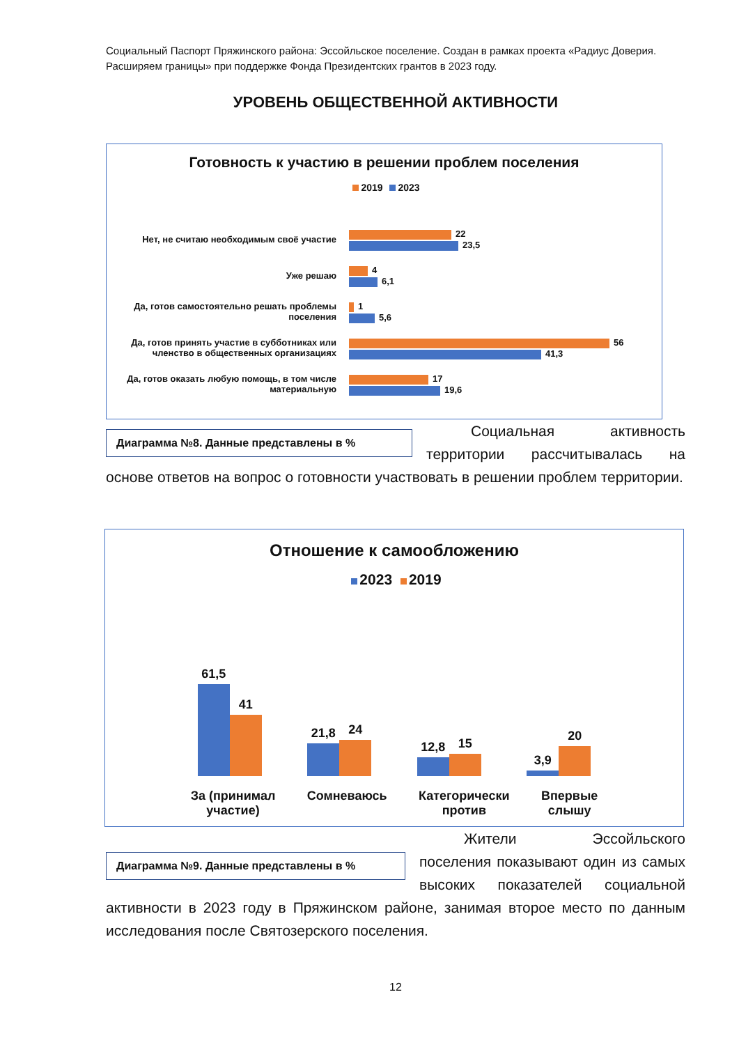Социальный Паспорт Пряжинского района: Эссойльское поселение. Создан в рамках проекта «Радиус Доверия. Расширяем границы» при поддержке Фонда Президентских грантов в 2023 году.
УРОВЕНЬ ОБЩЕСТВЕННОЙ АКТИВНОСТИ
Готовность к участию в решении проблем поселения
2019 2023
Нет, не считаю необходимым своё участие
22
23,5
Уже решаю
4
6,1
Да, готов самостоятельно решать проблемы поселения
1
5,6
Да, готов принять участие в субботниках или членство в общественных организациях
56
41,3
Да, готов оказать любую помощь, в том числе материальную
17
19,6
Диаграмма №8. Данные представлены в %
Социальная активность территории рассчитывалась на основе ответов на вопрос о готовности участвовать в решении проблем территории.
Отношение к самообложению
2023 2019
61,5
41
21,8
24
12,8
15
3,9
20
За (принимал
участие)
Сомневаюсь Категорически
против
Впервые
слышу
Диаграмма №9. Данные представлены в %
Жители Эссойльского поселения показывают один из самых высоких показателей социальной активности в 2023 году в Пряжинском районе, занимая второе место по данным исследования после Святозерского поселения.
12